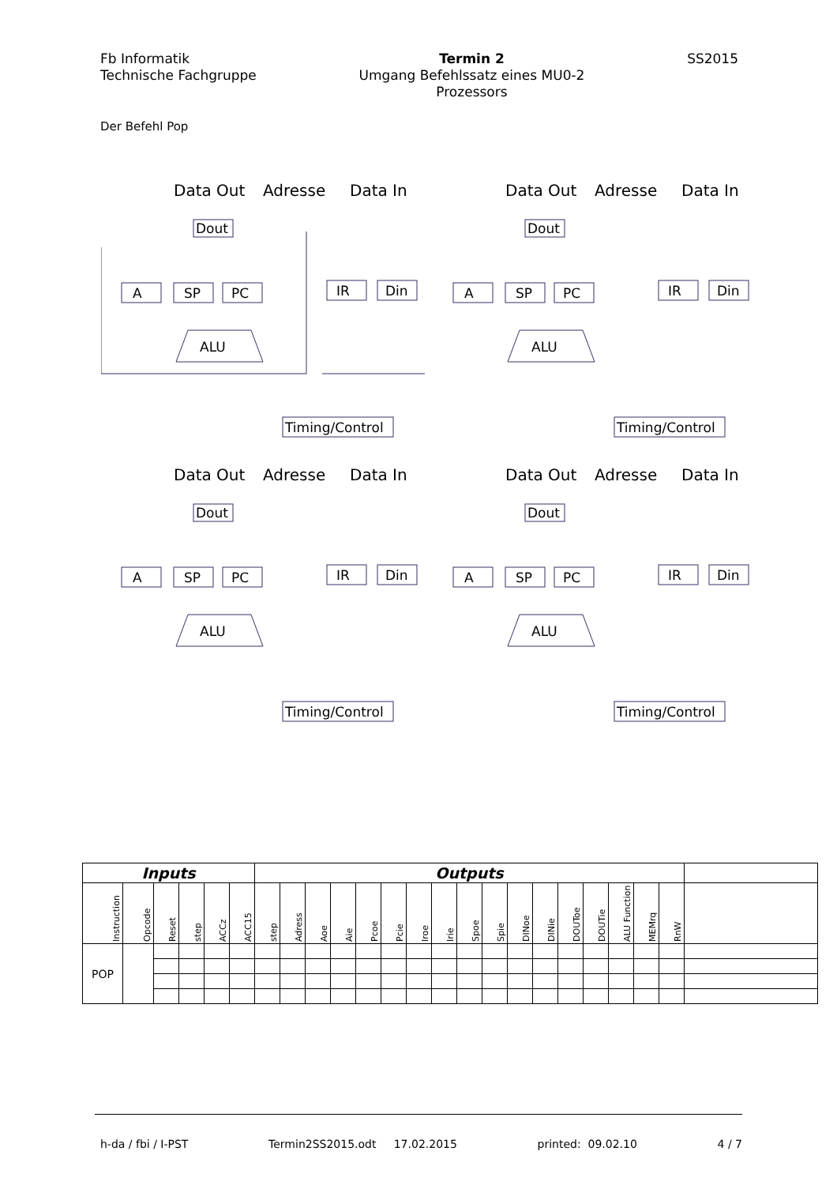Fb Informatik
Technische Fachgruppe
Termin 2
Umgang Befehlssatz eines MU0-2
Prozessors
SS2015
Der Befehl Pop
Data Out
Adresse
Data In
Dout
A
SP
PC
IR
Din
ALU
Timing/Control
Data Out
Adresse
Data In
Dout
A
SP
PC
IR
Din
ALU
Timing/Control
Data Out
Adresse
Data In
Dout
A
SP
PC
IR
Din
ALU
Timing/Control
Data Out
Adresse
Data In
Dout
A
SP
PC
IR
Din
ALU
Timing/Control
| Inputs | | | | | | Outputs | | | | | | | | | | | | | | | | | |
| --- | --- | --- | --- | --- | --- | --- | --- | --- | --- | --- | --- | --- | --- | --- | --- | --- | --- | --- | --- | --- | --- | --- | --- |
| Instruction | Opcode | Reset | step | ACCz | ACC15 | step | Adress | Aoe | Aie | Pcoe | Pcie | Iroe | Irie | Spoe | Spie | DINoe | DINie | DOUToe | DOUTie | ALU Function | MEMrq | RnW | |
| POP | | | | | | | | | | | | | | | | | | | | | | | |
h-da / fbi / I-PST Termin2SS2015.odt 17.02.2015 printed: 09.02.10 4 / 7